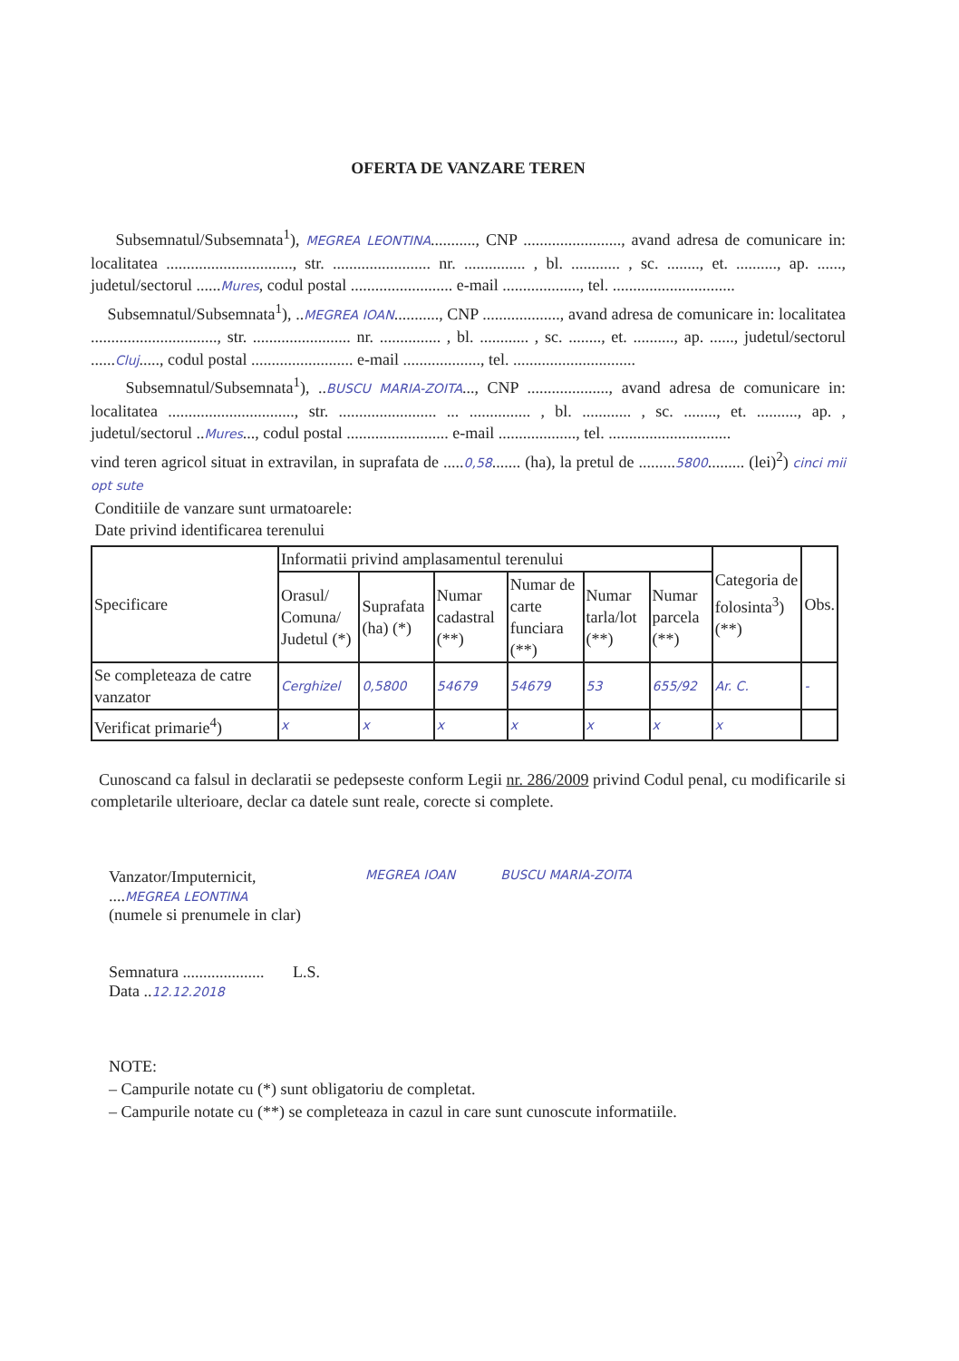OFERTA DE VANZARE TEREN
Subsemnatul/Subsemnata<sup>1</sup>), MEGREA LEONTINA..........., CNP ........................, avand adresa de comunicare in: localitatea ..............................., str. ........................ nr. ............... , bl. ............ , sc. ........, et. .........., ap. ......, judetul/sectorul ......Mures, codul postal ......................... e-mail ..................., tel. ..............................
Subsemnatul/Subsemnata<sup>1</sup>), ..MEGREA IOAN..........., CNP ..................., avand adresa de comunicare in: localitatea ..............................., str. ........................ nr. ............... , bl. ............ , sc. ........, et. .........., ap. ......, judetul/sectorul ......Cluj....., codul postal ......................... e-mail ..................., tel. ..............................
Subsemnatul/Subsemnata<sup>1</sup>), ..BUSCU MARIA-ZOITA..., CNP ...................., avand adresa de comunicare in: localitatea ..............................., str. ........................ ... ............... , bl. ............ , sc. ........, et. .........., ap. , judetul/sectorul ..Mures..., codul postal ......................... e-mail ..................., tel. ..............................
vind teren agricol situat in extravilan, in suprafata de .....0,58....... (ha), la pretul de .........5800......... (lei)<sup>2</sup>) cinci mii opt sute
Conditiile de vanzare sunt urmatoarele:
Date privind identificarea terenului
| Specificare | Informatii privind amplasamentul terenului | | | | | | Categoria de folosinta<sup>3</sup>) (**) | Obs. |
| --- | --- | --- | --- | --- | --- | --- | --- | --- |
| | Orasul/ Comuna/ Judetul (*) | Suprafata (ha) (*) | Numar cadastral (**) | Numar de carte funciara (**) | Numar tarla/lot (**) | Numar parcela (**) | | |
| Se completeaza de catre vanzator | Cerghizel | 0,5800 | 54679 | 54679 | 53 | 655/92 | Ar. C. | - |
| Verificat primarie<sup>4</sup>) | x | x | x | x | x | x | x | |
Cunoscand ca falsul in declaratii se pedepseste conform Legii nr. 286/2009 privind Codul penal, cu modificarile si completarile ulterioare, declar ca datele sunt reale, corecte si complete.
Vanzator/Imputernicit,
....MEGREA LEONTINA
(numele si prenumele in clar)
Semnatura .................... L.S.
Data ..12.12.2018
MEGREA IOAN BUSCU MARIA-ZOITA
NOTE:
– Campurile notate cu (*) sunt obligatoriu de completat.
– Campurile notate cu (**) se completeaza in cazul in care sunt cunoscute informatiile.